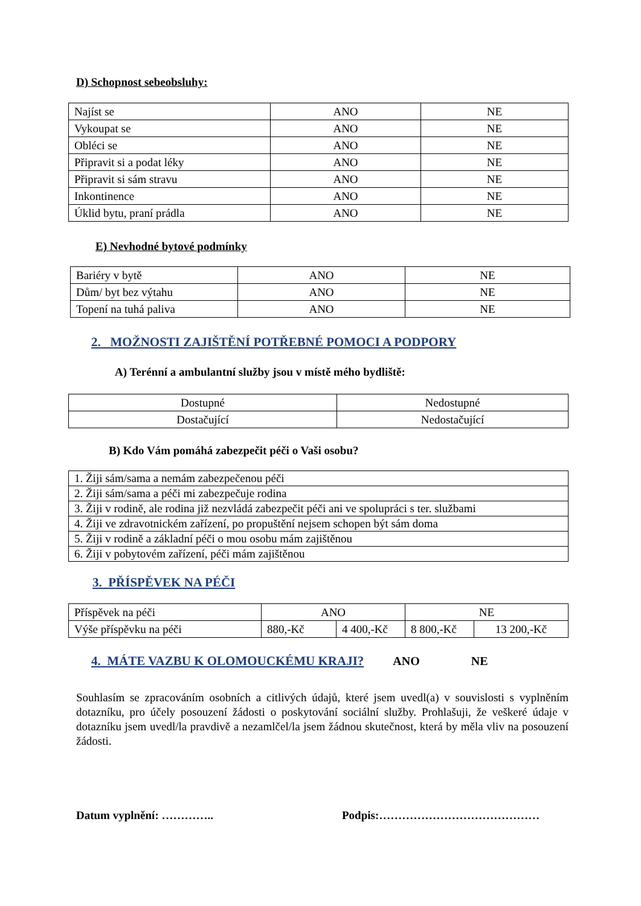D) Schopnost sebeobsluhy:
| Najíst se | ANO | NE |
| Vykoupat se | ANO | NE |
| Obléci se | ANO | NE |
| Připravit si a podat léky | ANO | NE |
| Připravit si sám stravu | ANO | NE |
| Inkontinence | ANO | NE |
| Úklid bytu, praní prádla | ANO | NE |
E) Nevhodné bytové podmínky
| Bariéry v bytě | ANO | NE |
| Dům/ byt bez výtahu | ANO | NE |
| Topení na tuhá paliva | ANO | NE |
2. MOŽNOSTI ZAJIŠTĚNÍ POTŘEBNÉ POMOCI A PODPORY
A) Terénní a ambulantní služby jsou v místě mého bydliště:
| Dostupné | Nedostupné |
| Dostačující | Nedostačující |
B) Kdo Vám pomáhá zabezpečit péči o Vaši osobu?
| 1. Žiji sám/sama a nemám zabezpečenou péči |
| 2. Žiji sám/sama a péči mi zabezpečuje rodina |
| 3. Žiji v rodině, ale rodina již nezvládá zabezpečit péči ani ve spolupráci s ter. službami |
| 4. Žiji ve zdravotnickém zařízení, po propuštění nejsem schopen být sám doma |
| 5. Žiji v rodině a základní péči o mou osobu mám zajištěnou |
| 6. Žiji v pobytovém zařízení, péči mám zajištěnou |
3. PŘÍSPĚVEK NA PÉČI
| Příspěvek na péči | ANO | | NE | |
| Výše příspěvku na péči | 880,-Kč | 4 400,-Kč | 8 800,-Kč | 13 200,-Kč |
4. MÁTE VAZBU K OLOMOUCKÉMU KRAJI? ANO NE
Souhlasím se zpracováním osobních a citlivých údajů, které jsem uvedl(a) v souvislosti s vyplněním dotazníku, pro účely posouzení žádosti o poskytování sociální služby. Prohlašuji, že veškeré údaje v dotazníku jsem uvedl/la pravdivě a nezamlčel/la jsem žádnou skutečnost, která by měla vliv na posouzení žádosti.
Datum vyplnění: ………….. Podpis:……………………………………